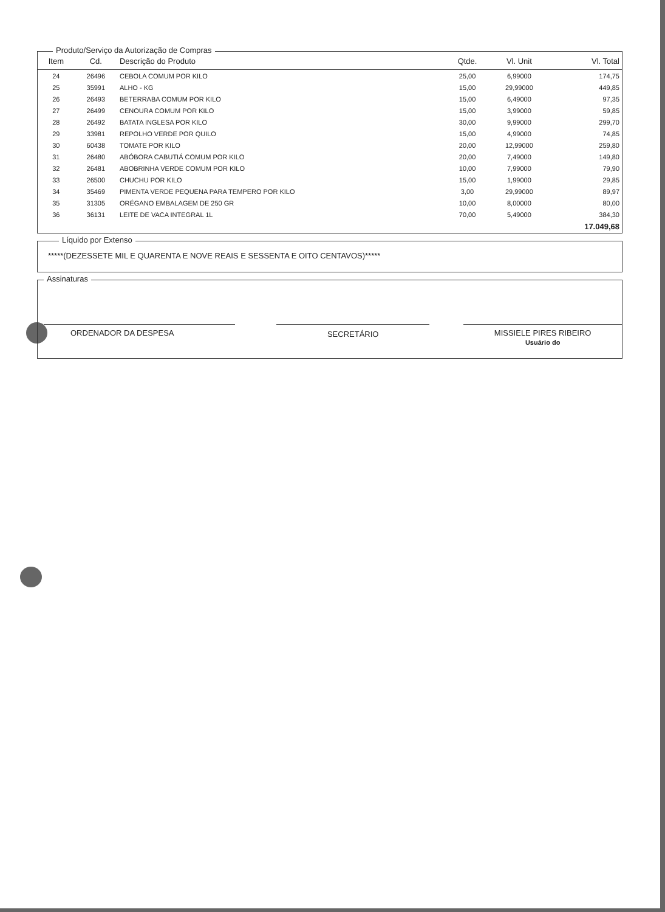Produto/Serviço da Autorização de Compras
| Item | Cd. | Descrição do Produto | Qtde. | Vl. Unit | Vl. Total |
| --- | --- | --- | --- | --- | --- |
| 24 | 26496 | CEBOLA COMUM POR KILO | 25,00 | 6,99000 | 174,75 |
| 25 | 35991 | ALHO - KG | 15,00 | 29,99000 | 449,85 |
| 26 | 26493 | BETERRABA COMUM POR KILO | 15,00 | 6,49000 | 97,35 |
| 27 | 26499 | CENOURA COMUM POR KILO | 15,00 | 3,99000 | 59,85 |
| 28 | 26492 | BATATA INGLESA POR KILO | 30,00 | 9,99000 | 299,70 |
| 29 | 33981 | REPOLHO VERDE POR QUILO | 15,00 | 4,99000 | 74,85 |
| 30 | 60438 | TOMATE POR KILO | 20,00 | 12,99000 | 259,80 |
| 31 | 26480 | ABÓBORA CABUTIÁ COMUM POR KILO | 20,00 | 7,49000 | 149,80 |
| 32 | 26481 | ABOBRINHA VERDE COMUM POR KILO | 10,00 | 7,99000 | 79,90 |
| 33 | 26500 | CHUCHU POR KILO | 15,00 | 1,99000 | 29,85 |
| 34 | 35469 | PIMENTA VERDE PEQUENA PARA TEMPERO POR KILO | 3,00 | 29,99000 | 89,97 |
| 35 | 31305 | ORÉGANO EMBALAGEM DE 250 GR | 10,00 | 8,00000 | 80,00 |
| 36 | 36131 | LEITE DE VACA INTEGRAL 1L | 70,00 | 5,49000 | 384,30 |
| | | | | | 17.049,68 |
Líquido por Extenso
*****(DEZESSETE MIL E QUARENTA E NOVE REAIS E SESSENTA E OITO CENTAVOS)*****
Assinaturas
ORDENADOR DA DESPESA SECRETÁRIO MISSIELE PIRES RIBEIRO
Usuário do